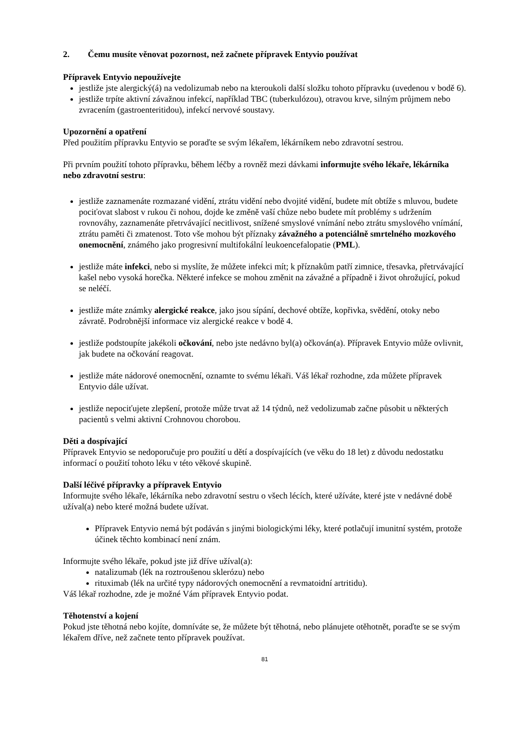2. Čemu musíte věnovat pozornost, než začnete přípravek Entyvio používat
Přípravek Entyvio nepoužívejte
jestliže jste alergický(á) na vedolizumab nebo na kteroukoli další složku tohoto přípravku (uvedenou v bodě 6).
jestliže trpíte aktivní závažnou infekcí, například TBC (tuberkulózou), otravou krve, silným průjmem nebo zvracením (gastroenteritidou), infekcí nervové soustavy.
Upozornění a opatření
Před použitím přípravku Entyvio se poraďte se svým lékařem, lékárníkem nebo zdravotní sestrou.
Při prvním použití tohoto přípravku, během léčby a rovněž mezi dávkami informujte svého lékaře, lékárníka nebo zdravotní sestru:
jestliže zaznamenáte rozmazané vidění, ztrátu vidění nebo dvojité vidění, budete mít obtíže s mluvou, budete pociťovat slabost v rukou či nohou, dojde ke změně vaší chůze nebo budete mít problémy s udržením rovnováhy, zaznamenáte přetrvávající necitlivost, snížené smyslové vnímání nebo ztrátu smyslového vnímání, ztrátu paměti či zmatenost. Toto vše mohou být příznaky závažného a potenciálně smrtelného mozkového onemocnění, známého jako progresivní multifokální leukoencefalopatie (PML).
jestliže máte infekci, nebo si myslíte, že můžete infekci mít; k příznakům patří zimnice, třesavka, přetrvávající kašel nebo vysoká horečka. Některé infekce se mohou změnit na závažné a případně i život ohrožující, pokud se neléčí.
jestliže máte známky alergické reakce, jako jsou sípání, dechové obtíže, kopřivka, svědění, otoky nebo závratě. Podrobnější informace viz alergické reakce v bodě 4.
jestliže podstoupíte jakékoli očkování, nebo jste nedávno byl(a) očkován(a). Přípravek Entyvio může ovlivnit, jak budete na očkování reagovat.
jestliže máte nádorové onemocnění, oznamte to svému lékaři. Váš lékař rozhodne, zda můžete přípravek Entyvio dále užívat.
jestliže nepociťujete zlepšení, protože může trvat až 14 týdnů, než vedolizumab začne působit u některých pacientů s velmi aktivní Crohnovou chorobou.
Děti a dospívající
Přípravek Entyvio se nedoporučuje pro použití u dětí a dospívajících (ve věku do 18 let) z důvodu nedostatku informací o použití tohoto léku v této věkové skupině.
Další léčivé přípravky a přípravek Entyvio
Informujte svého lékaře, lékárníka nebo zdravotní sestru o všech lécích, které užíváte, které jste v nedávné době užíval(a) nebo které možná budete užívat.
Přípravek Entyvio nemá být podáván s jinými biologickými léky, které potlačují imunitní systém, protože účinek těchto kombinací není znám.
Informujte svého lékaře, pokud jste již dříve užíval(a):
natalizumab (lék na roztroušenou sklerózu) nebo
rituximab (lék na určité typy nádorových onemocnění a revmatoidní artritidu).
Váš lékař rozhodne, zde je možné Vám přípravek Entyvio podat.
Těhotenství a kojení
Pokud jste těhotná nebo kojíte, domníváte se, že můžete být těhotná, nebo plánujete otěhotnět, poraďte se se svým lékařem dříve, než začnete tento přípravek používat.
81